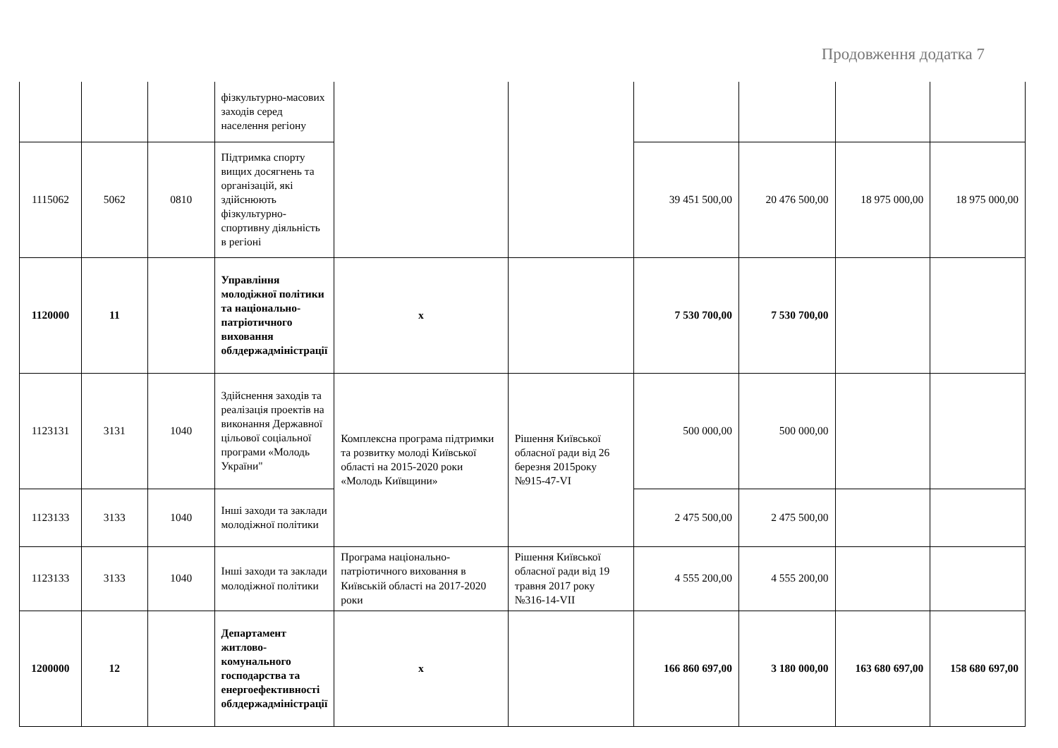Продовження додатка 7
| | | | фізкультурно-масових заходів серед населення регіону | | | | | | |
| 1115062 | 5062 | 0810 | Підтримка спорту вищих досягнень та організацій, які здійснюють фізкультурно-спортивну діяльність в регіоні | | | 39 451 500,00 | 20 476 500,00 | 18 975 000,00 | 18 975 000,00 |
| 1120000 | 11 | | Управління молодіжної політики та національно-патріотичного виховання облдержадміністрації | х | | 7 530 700,00 | 7 530 700,00 | | |
| 1123131 | 3131 | 1040 | Здійснення заходів та реалізація проектів на виконання Державної цільової соціальної програми «Молодь України" | Комплексна програма підтримки та розвитку молоді Київської області на 2015-2020 роки «Молодь Київщини» | Рішення Київської обласної ради від 26 березня 2015року №915-47-VI | 500 000,00 | 500 000,00 | | |
| 1123133 | 3133 | 1040 | Інші заходи та заклади молодіжної політики | | | 2 475 500,00 | 2 475 500,00 | | |
| 1123133 | 3133 | 1040 | Інші заходи та заклади молодіжної політики | Програма національно-патріотичного виховання в Київській області на 2017-2020 роки | Рішення Київської обласної ради від 19 травня 2017 року №316-14-VII | 4 555 200,00 | 4 555 200,00 | | |
| 1200000 | 12 | | Департамент житлово-комунального господарства та енергоефективності облдержадміністрації | х | | 166 860 697,00 | 3 180 000,00 | 163 680 697,00 | 158 680 697,00 |